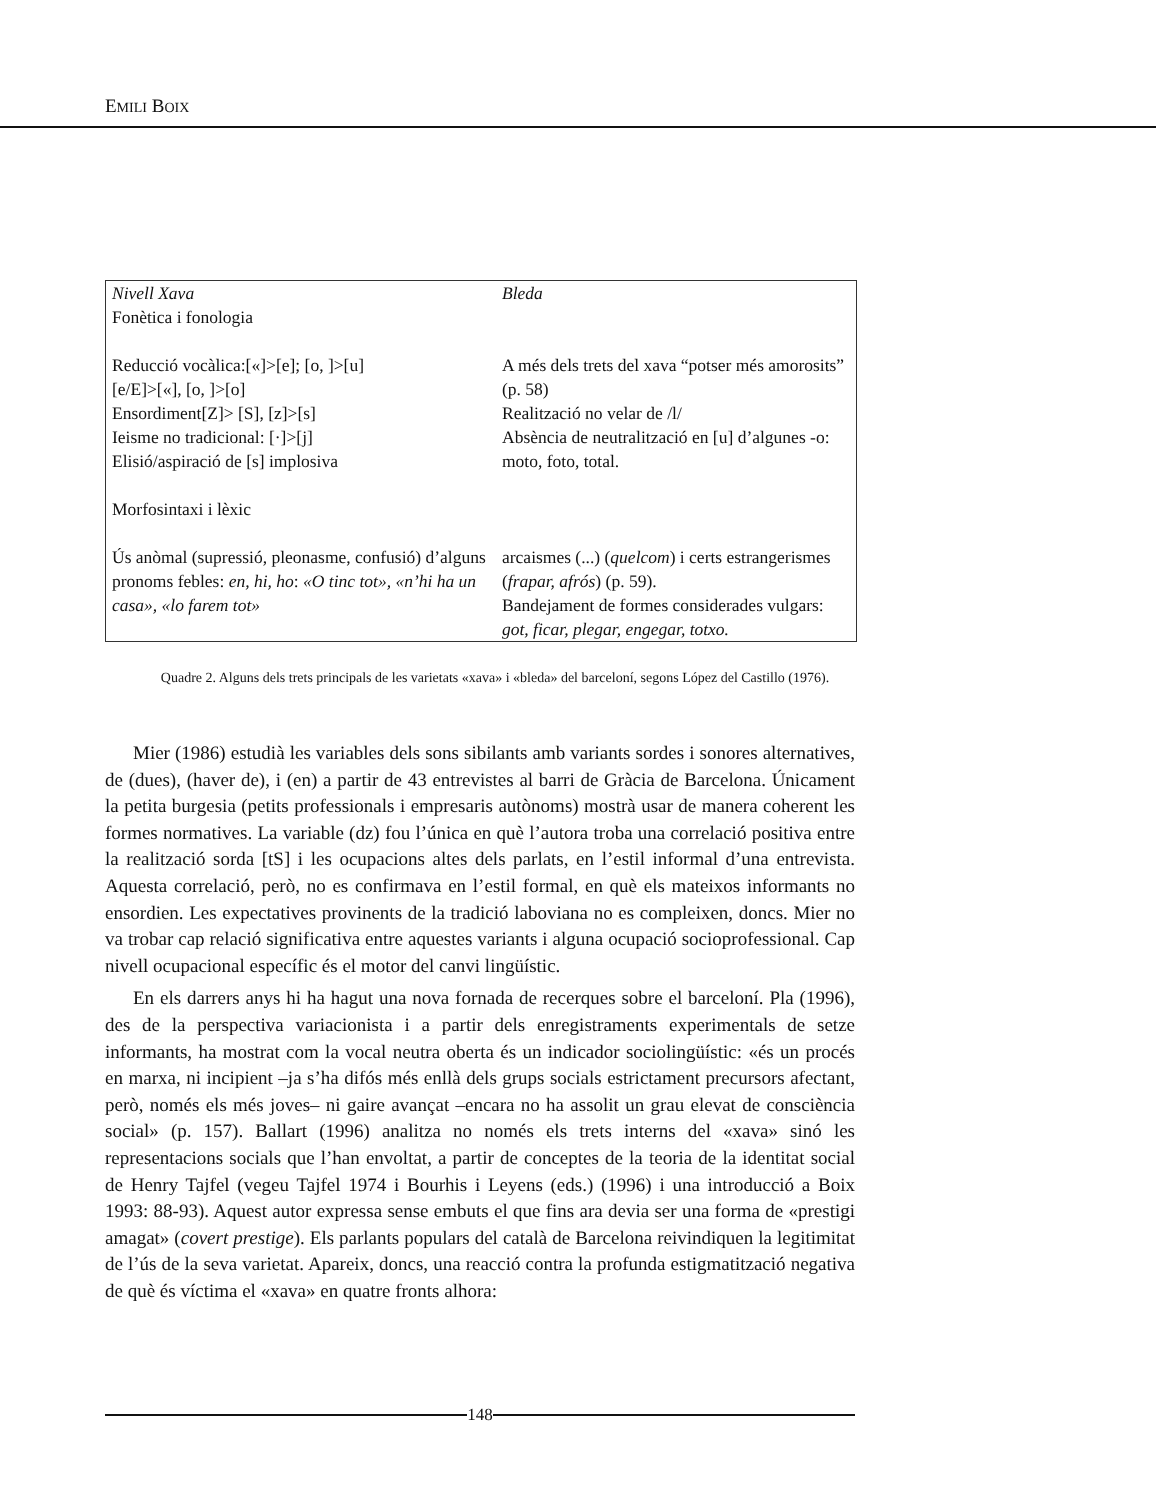EMILI BOIX
| Nivell Xava Fonètica i fonologia | Bleda |
| Reducció vocàlica:[«]>[e]; [o, ]>[u] [e/E]>[«], [o, ]>[o] Ensordiment[Z]> [S], [z]>[s] Ieisme no tradicional: [·]>[j] Elisió/aspiració de [s] implosiva | A més dels trets del xava “potser més amorosits” (p. 58) Realització no velar de /l/ Absència de neutralització en [u] d’algunes -o: moto, foto, total. |
| Morfosintaxi i lèxic | |
| Ús anòmal (supressió, pleonasme, confusió) d’alguns pronoms febles: en, hi, ho : «O tinc tot», «n’hi ha un casa», «lo farem tot» | arcaismes (...) ( quelcom ) i certs estrangerismes ( frapar, afrós ) (p. 59). Bandejament de formes considerades vulgars: got, ficar, plegar, engegar, totxo. |
Quadre 2. Alguns dels trets principals de les varietats «xava» i «bleda» del barceloní, segons López del Castillo (1976).
Mier (1986) estudià les variables dels sons sibilants amb variants sordes i sonores alternatives, de (dues), (haver de), i (en) a partir de 43 entrevistes al barri de Gràcia de Barcelona. Únicament la petita burgesia (petits professionals i empresaris autònoms) mostrà usar de manera coherent les formes normatives. La variable (dz) fou l’única en què l’autora troba una correlació positiva entre la realització sorda [tS] i les ocupacions altes dels parlats, en l’estil informal d’una entrevista. Aquesta correlació, però, no es confirmava en l’estil formal, en què els mateixos informants no ensordien. Les expectatives provinents de la tradició laboviana no es compleixen, doncs. Mier no va trobar cap relació significativa entre aquestes variants i alguna ocupació socioprofessional. Cap nivell ocupacional específic és el motor del canvi lingüístic.
En els darrers anys hi ha hagut una nova fornada de recerques sobre el barceloní. Pla (1996), des de la perspectiva variacionista i a partir dels enregistraments experimentals de setze informants, ha mostrat com la vocal neutra oberta és un indicador sociolingüístic: «és un procés en marxa, ni incipient –ja s’ha difós més enllà dels grups socials estrictament precursors afectant, però, només els més joves– ni gaire avançat –encara no ha assolit un grau elevat de consciència social» (p. 157). Ballart (1996) analitza no només els trets interns del «xava» sinó les representacions socials que l’han envoltat, a partir de conceptes de la teoria de la identitat social de Henry Tajfel (vegeu Tajfel 1974 i Bourhis i Leyens (eds.) (1996) i una introducció a Boix 1993: 88-93). Aquest autor expressa sense embuts el que fins ara devia ser una forma de «prestigi amagat» (covert prestige). Els parlants populars del català de Barcelona reivindiquen la legitimitat de l’ús de la seva varietat. Apareix, doncs, una reacció contra la profunda estigmatització negativa de què és víctima el «xava» en quatre fronts alhora:
148